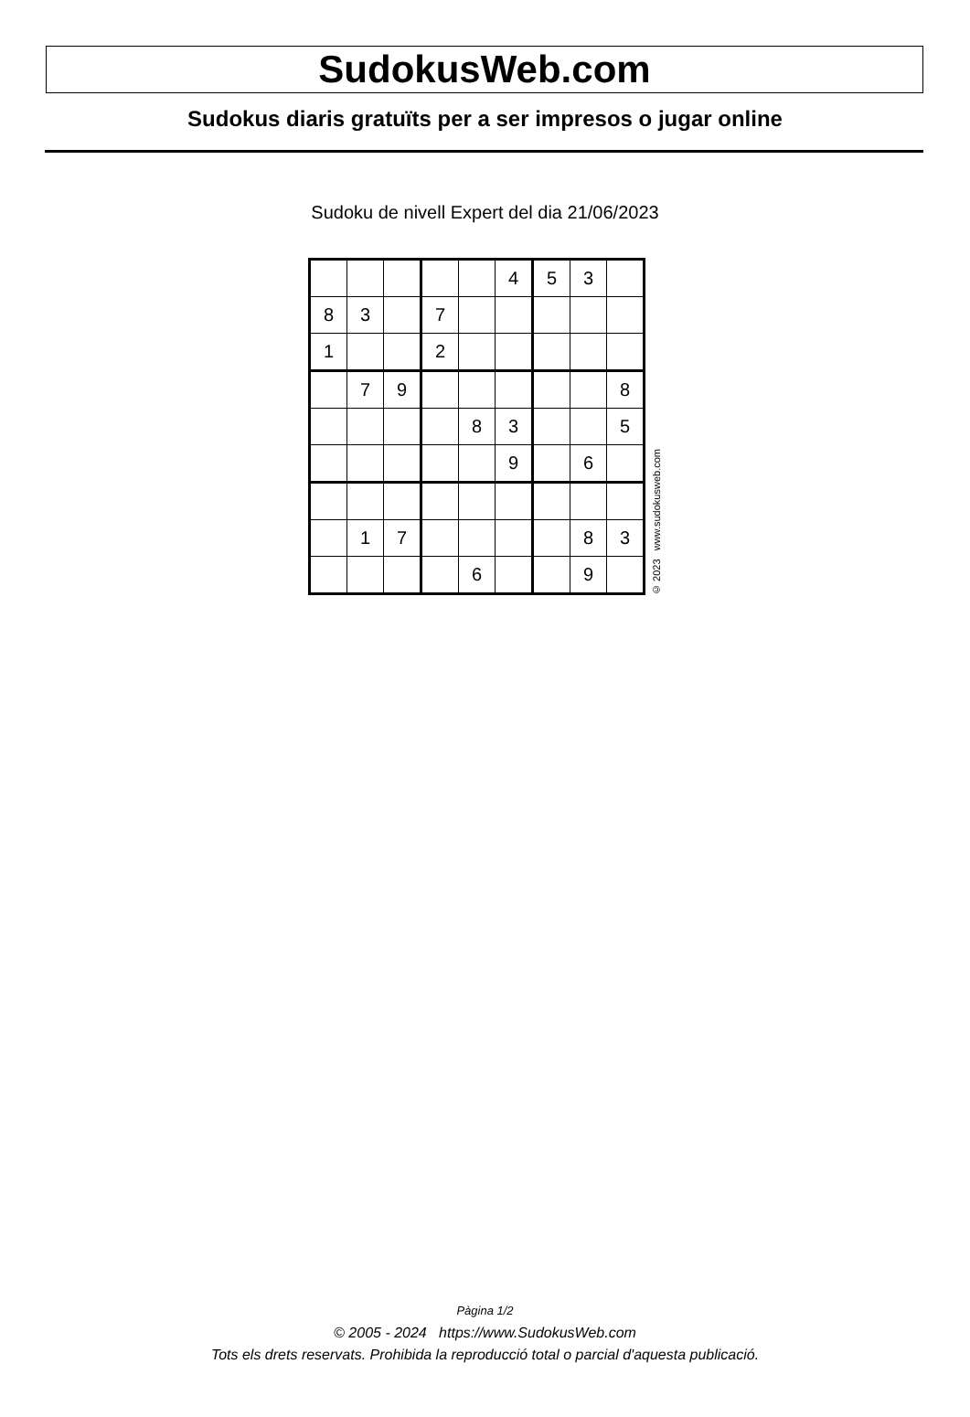SudokusWeb.com
Sudokus diaris gratuïts per a ser impresos o jugar online
Sudoku de nivell Expert del dia 21/06/2023
| | | | | | 4 | 5 | 3 | |
| 8 | 3 | | 7 | | | | | |
| 1 | | | 2 | | | | | |
| | 7 | 9 | | | | | | 8 |
| | | | | 8 | 3 | | | 5 |
| | | | | | 9 | | 6 | |
| | 1 | 7 | | | | | 8 | 3 |
| | | | | 6 | | | 9 | |
© 2023 www.sudokusweb.com
Pàgina 1/2
© 2005 - 2024 https://www.SudokusWeb.com
Tots els drets reservats. Prohibida la reproducció total o parcial d'aquesta publicació.